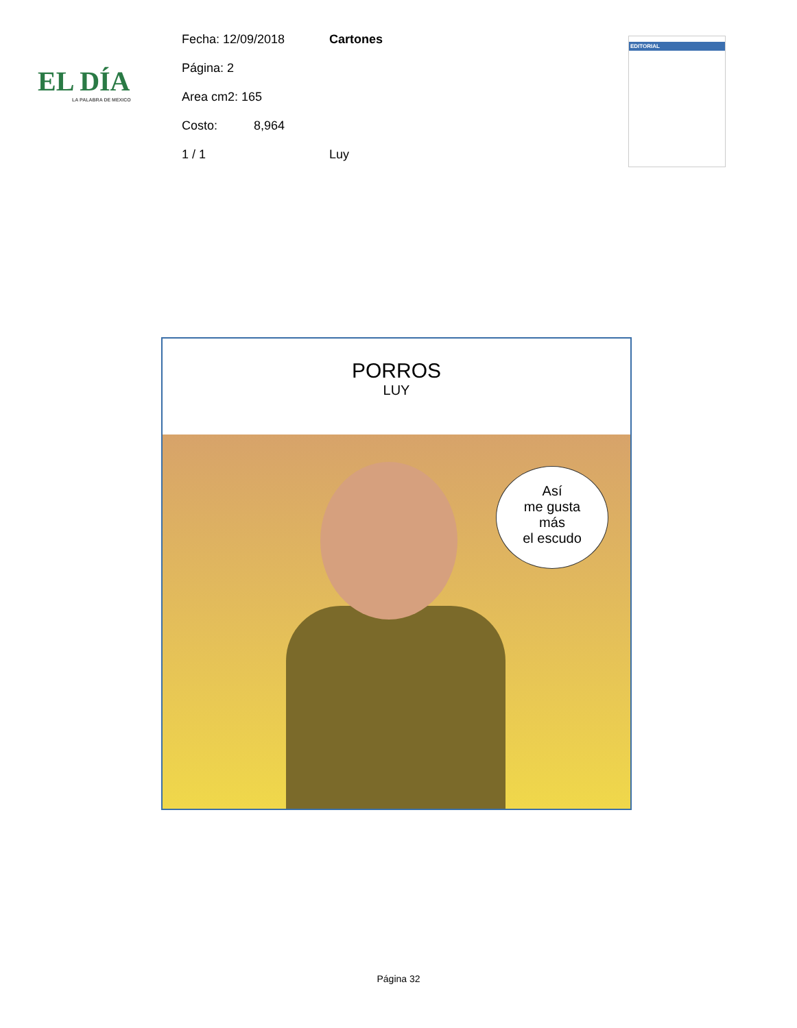EL DÍA
LA PALABRA DE MEXICO
Fecha: 12/09/2018 Cartones
Página: 2
Area cm2: 165
Costo: 8,964
1 / 1 Luy
EDITORIAL
PORROS
LUY
Así
me gusta
más
el escudo
Página 32